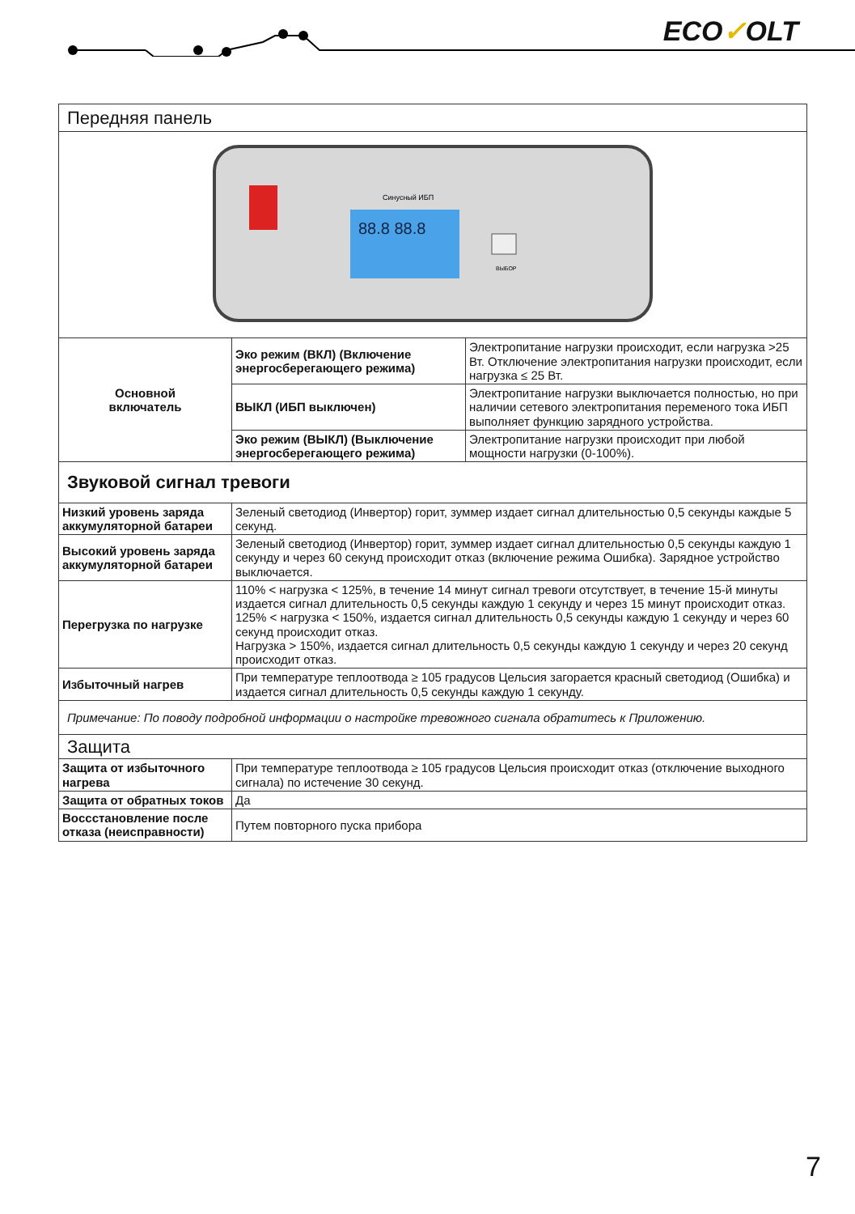ECO✓OLT
| Передняя панель | | |
| 88.8 88.8 Синусный ИБП ВЫБОР | | |
| Основной включатель | Эко режим (ВКЛ) (Включение энергосберегающего режима) | Электропитание нагрузки происходит, если нагрузка >25 Вт. Отключение электропитания нагрузки происходит, если нагрузка ≤ 25 Вт. |
| | ВЫКЛ (ИБП выключен) | Электропитание нагрузки выключается полностью, но при наличии сетевого электропитания переменого тока ИБП выполняет функцию зарядного устройства. |
| | Эко режим (ВЫКЛ) (Выключение энергосберегающего режима) | Электропитание нагрузки происходит при любой мощности нагрузки (0-100%). |
| Звуковой сигнал тревоги | | |
| Низкий уровень заряда аккумуляторной батареи | Зеленый светодиод (Инвертор) горит, зуммер издает сигнал длительностью 0,5 секунды каждые 5 секунд. | |
| Высокий уровень заряда аккумуляторной батареи | Зеленый светодиод (Инвертор) горит, зуммер издает сигнал длительностью 0,5 секунды каждую 1 секунду и через 60 секунд происходит отказ (включение режима Ошибка). Зарядное устройство выключается. | |
| Перегрузка по нагрузке | 110% < нагрузка < 125%, в течение 14 минут сигнал тревоги отсутствует, в течение 15-й минуты издается сигнал длительность 0,5 секунды каждую 1 секунду и через 15 минут происходит отказ. 125% < нагрузка < 150%, издается сигнал длительность 0,5 секунды каждую 1 секунду и через 60 секунд происходит отказ. Нагрузка > 150%, издается сигнал длительность 0,5 секунды каждую 1 секунду и через 20 секунд происходит отказ. | |
| Избыточный нагрев | При температуре теплоотвода ≥ 105 градусов Цельсия загорается красный светодиод (Ошибка) и издается сигнал длительность 0,5 секунды каждую 1 секунду. | |
| Примечание: По поводу подробной информации о настройке тревожного сигнала обратитесь к Приложению. | | |
| Защита | | |
| Защита от избыточного нагрева | При температуре теплоотвода ≥ 105 градусов Цельсия происходит отказ (отключение выходного сигнала) по истечение 30 секунд. | |
| Защита от обратных токов | Да | |
| Воccстановление после отказа (неисправности) | Путем повторного пуска прибора | |
7